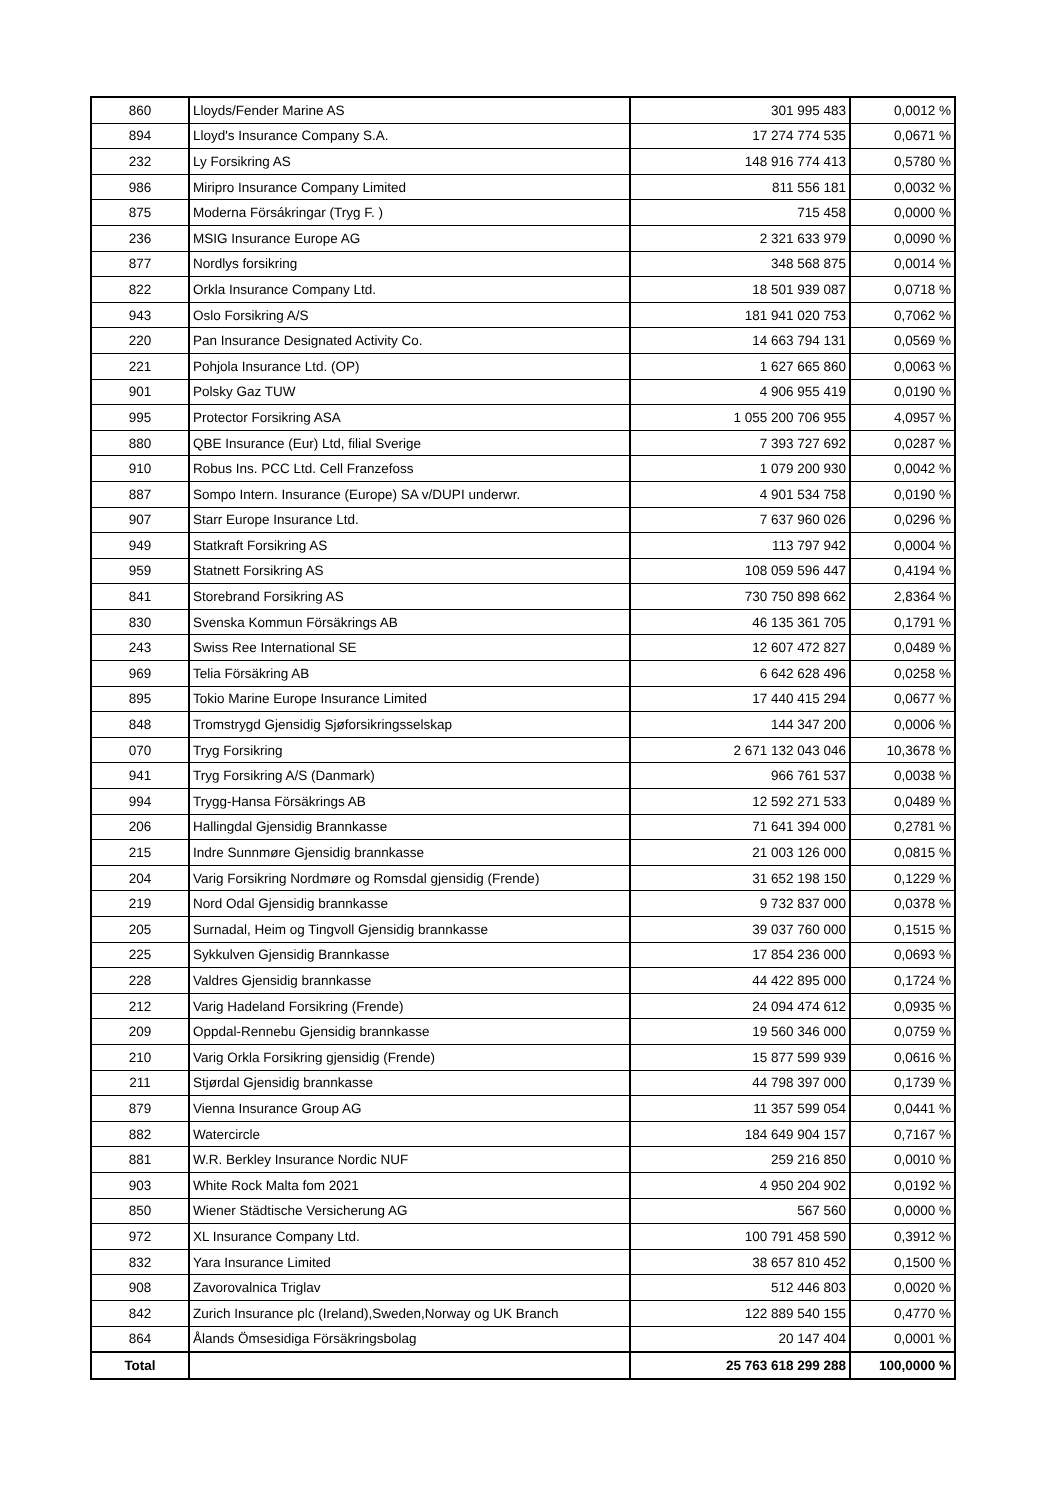| 860 | Lloyds/Fender Marine AS | 301 995 483 | 0,0012 % |
| 894 | Lloyd's Insurance Company S.A. | 17 274 774 535 | 0,0671 % |
| 232 | Ly Forsikring AS | 148 916 774 413 | 0,5780 % |
| 986 | Miripro Insurance Company Limited | 811 556 181 | 0,0032 % |
| 875 | Moderna Försákringar (Tryg F. ) | 715 458 | 0,0000 % |
| 236 | MSIG Insurance Europe AG | 2 321 633 979 | 0,0090 % |
| 877 | Nordlys forsikring | 348 568 875 | 0,0014 % |
| 822 | Orkla Insurance Company Ltd. | 18 501 939 087 | 0,0718 % |
| 943 | Oslo Forsikring A/S | 181 941 020 753 | 0,7062 % |
| 220 | Pan Insurance Designated Activity Co. | 14 663 794 131 | 0,0569 % |
| 221 | Pohjola Insurance Ltd. (OP) | 1 627 665 860 | 0,0063 % |
| 901 | Polsky Gaz TUW | 4 906 955 419 | 0,0190 % |
| 995 | Protector Forsikring ASA | 1 055 200 706 955 | 4,0957 % |
| 880 | QBE Insurance (Eur) Ltd, filial Sverige | 7 393 727 692 | 0,0287 % |
| 910 | Robus Ins. PCC Ltd. Cell Franzefoss | 1 079 200 930 | 0,0042 % |
| 887 | Sompo Intern. Insurance (Europe) SA v/DUPI underwr. | 4 901 534 758 | 0,0190 % |
| 907 | Starr Europe Insurance Ltd. | 7 637 960 026 | 0,0296 % |
| 949 | Statkraft Forsikring AS | 113 797 942 | 0,0004 % |
| 959 | Statnett Forsikring AS | 108 059 596 447 | 0,4194 % |
| 841 | Storebrand Forsikring AS | 730 750 898 662 | 2,8364 % |
| 830 | Svenska Kommun Försäkrings AB | 46 135 361 705 | 0,1791 % |
| 243 | Swiss Ree International SE | 12 607 472 827 | 0,0489 % |
| 969 | Telia Försäkring AB | 6 642 628 496 | 0,0258 % |
| 895 | Tokio Marine Europe Insurance Limited | 17 440 415 294 | 0,0677 % |
| 848 | Tromstrygd Gjensidig Sjøforsikringsselskap | 144 347 200 | 0,0006 % |
| 070 | Tryg Forsikring | 2 671 132 043 046 | 10,3678 % |
| 941 | Tryg Forsikring A/S (Danmark) | 966 761 537 | 0,0038 % |
| 994 | Trygg-Hansa Försäkrings AB | 12 592 271 533 | 0,0489 % |
| 206 | Hallingdal Gjensidig Brannkasse | 71 641 394 000 | 0,2781 % |
| 215 | Indre Sunnmøre Gjensidig brannkasse | 21 003 126 000 | 0,0815 % |
| 204 | Varig Forsikring Nordmøre og Romsdal gjensidig (Frende) | 31 652 198 150 | 0,1229 % |
| 219 | Nord Odal Gjensidig brannkasse | 9 732 837 000 | 0,0378 % |
| 205 | Surnadal, Heim og Tingvoll Gjensidig brannkasse | 39 037 760 000 | 0,1515 % |
| 225 | Sykkulven Gjensidig Brannkasse | 17 854 236 000 | 0,0693 % |
| 228 | Valdres Gjensidig brannkasse | 44 422 895 000 | 0,1724 % |
| 212 | Varig Hadeland Forsikring (Frende) | 24 094 474 612 | 0,0935 % |
| 209 | Oppdal-Rennebu Gjensidig brannkasse | 19 560 346 000 | 0,0759 % |
| 210 | Varig Orkla Forsikring gjensidig (Frende) | 15 877 599 939 | 0,0616 % |
| 211 | Stjørdal Gjensidig brannkasse | 44 798 397 000 | 0,1739 % |
| 879 | Vienna Insurance Group AG | 11 357 599 054 | 0,0441 % |
| 882 | Watercircle | 184 649 904 157 | 0,7167 % |
| 881 | W.R. Berkley Insurance Nordic NUF | 259 216 850 | 0,0010 % |
| 903 | White Rock Malta fom 2021 | 4 950 204 902 | 0,0192 % |
| 850 | Wiener Städtische Versicherung AG | 567 560 | 0,0000 % |
| 972 | XL Insurance Company Ltd. | 100 791 458 590 | 0,3912 % |
| 832 | Yara Insurance Limited | 38 657 810 452 | 0,1500 % |
| 908 | Zavorovalnica Triglav | 512 446 803 | 0,0020 % |
| 842 | Zurich Insurance plc (Ireland),Sweden,Norway og UK Branch | 122 889 540 155 | 0,4770 % |
| 864 | Ålands Ömsesidiga Försäkringsbolag | 20 147 404 | 0,0001 % |
| Total | | 25 763 618 299 288 | 100,0000 % |